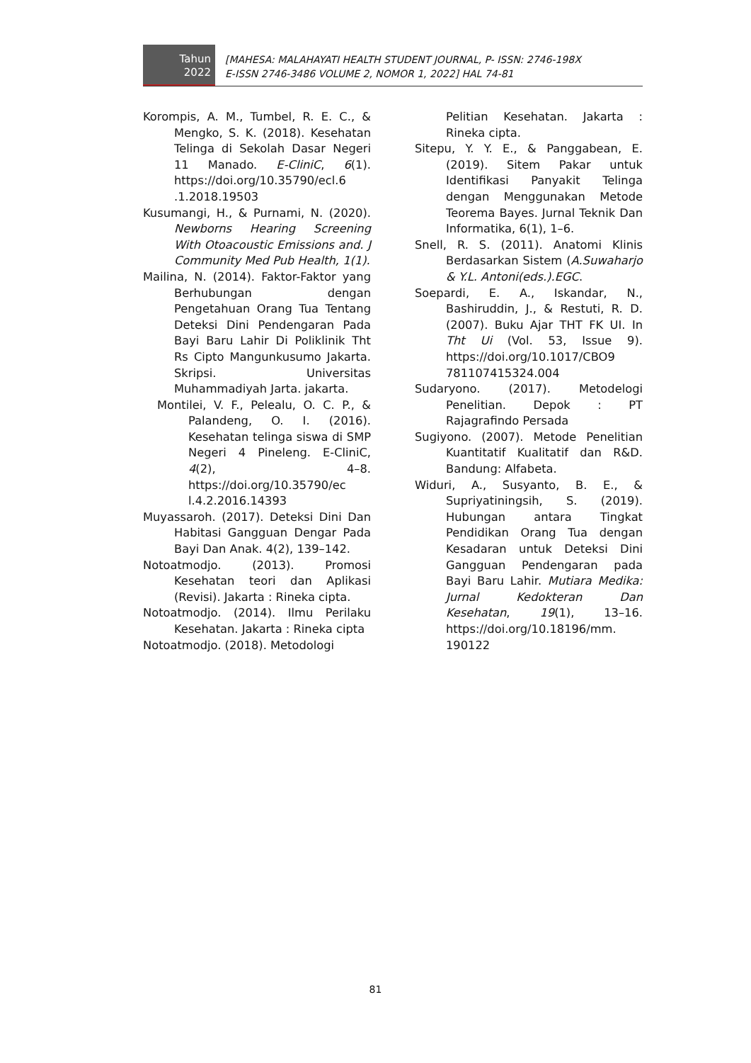Tahun
2022
[MAHESA: MALAHAYATI HEALTH STUDENT JOURNAL, P- ISSN: 2746-198X
E-ISSN 2746-3486 VOLUME 2, NOMOR 1, 2022] HAL 74-81
Korompis, A. M., Tumbel, R. E. C., & Mengko, S. K. (2018). Kesehatan Telinga di Sekolah Dasar Negeri 11 Manado. E-CliniC, 6(1). https://doi.org/10.35790/ecl.6 .1.2018.19503
Kusumangi, H., & Purnami, N. (2020). Newborns Hearing Screening With Otoacoustic Emissions and. J Community Med Pub Health, 1(1).
Mailina, N. (2014). Faktor-Faktor yang Berhubungan dengan Pengetahuan Orang Tua Tentang Deteksi Dini Pendengaran Pada Bayi Baru Lahir Di Poliklinik Tht Rs Cipto Mangunkusumo Jakarta. Skripsi. Universitas Muhammadiyah Jarta. jakarta.
Montilei, V. F., Pelealu, O. C. P., & Palandeng, O. I. (2016). Kesehatan telinga siswa di SMP Negeri 4 Pineleng. E-CliniC, 4(2), 4–8. https://doi.org/10.35790/ec l.4.2.2016.14393
Muyassaroh. (2017). Deteksi Dini Dan Habitasi Gangguan Dengar Pada Bayi Dan Anak. 4(2), 139–142.
Notoatmodjo. (2013). Promosi Kesehatan teori dan Aplikasi (Revisi). Jakarta : Rineka cipta.
Notoatmodjo. (2014). Ilmu Perilaku Kesehatan. Jakarta : Rineka cipta
Notoatmodjo. (2018). Metodologi
Pelitian Kesehatan. Jakarta : Rineka cipta.
Sitepu, Y. Y. E., & Panggabean, E. (2019). Sitem Pakar untuk Identifikasi Panyakit Telinga dengan Menggunakan Metode Teorema Bayes. Jurnal Teknik Dan Informatika, 6(1), 1–6.
Snell, R. S. (2011). Anatomi Klinis Berdasarkan Sistem (A.Suwaharjo & Y.L. Antoni(eds.).EGC.
Soepardi, E. A., Iskandar, N., Bashiruddin, J., & Restuti, R. D. (2007). Buku Ajar THT FK UI. In Tht Ui (Vol. 53, Issue 9). https://doi.org/10.1017/CBO9 781107415324.004
Sudaryono. (2017). Metodelogi Penelitian. Depok : PT Rajagrafindo Persada
Sugiyono. (2007). Metode Penelitian Kuantitatif Kualitatif dan R&D. Bandung: Alfabeta.
Widuri, A., Susyanto, B. E., & Supriyatiningsih, S. (2019). Hubungan antara Tingkat Pendidikan Orang Tua dengan Kesadaran untuk Deteksi Dini Gangguan Pendengaran pada Bayi Baru Lahir. Mutiara Medika: Jurnal Kedokteran Dan Kesehatan, 19(1), 13–16. https://doi.org/10.18196/mm. 190122
81